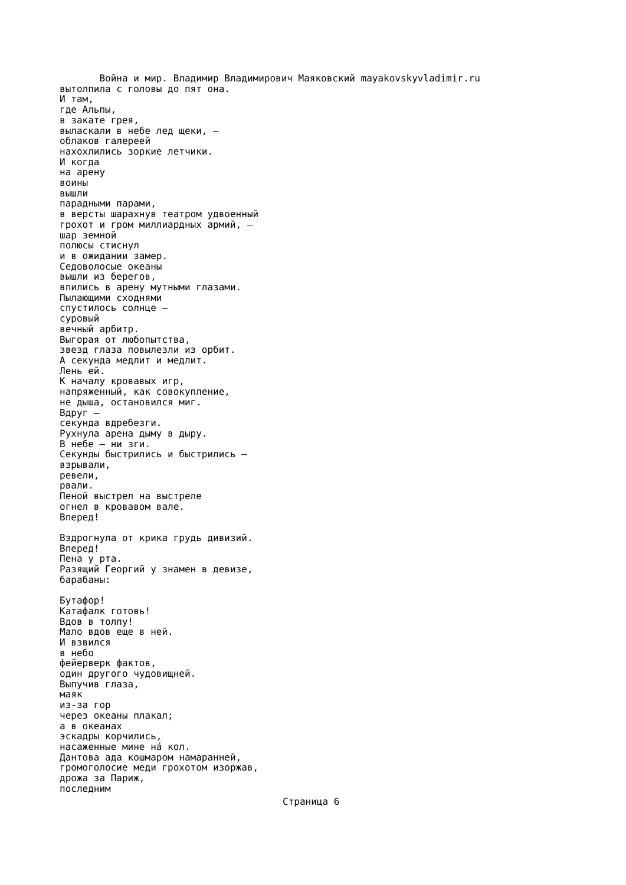Война и мир. Владимир Владимирович Маяковский mayakovskyvladimir.ru
вытолпила с головы до пят она.
И там,
где Альпы,
в закате грея,
выласкали в небе лед щеки, —
облаков галереей
нахохлились зоркие летчики.
И когда
на арену
воины
вышли
парадными парами,
в версты шарахнув театром удвоенный
грохот и гром миллиардных армий, —
шар земной
полюсы стиснул
и в ожидании замер.
Седоволосые океаны
вышли из берегов,
впились в арену мутными глазами.
Пылающими сходнями
спустилось солнце —
суровый
вечный арбитр.
Выгорая от любопытства,
звезд глаза повылезли из орбит.
А секунда медлит и медлит.
Лень ей.
К началу кровавых игр,
напряженный, как совокупление,
не дыша, остановился миг.
Вдруг —
секунда вдребезги.
Рухнула арена дыму в дыру.
В небе — ни зги.
Секунды быстрились и быстрились —
взрывали,
ревели,
рвали.
Пеной выстрел на выстреле
огнел в кровавом вале.
Вперед!

Вздрогнула от крика грудь дивизий.
Вперед!
Пена у рта.
Разящий Георгий у знамен в девизе,
барабаны:

Бутафор!
Катафалк готовь!
Вдов в толпу!
Мало вдов еще в ней.
И взвился
в небо
фейерверк фактов,
один другого чудовищней.
Выпучив глаза,
маяк
из-за гор
через океаны плакал;
а в океанах
эскадры корчились,
насаженные мине нá кол.
Дантова ада кошмаром намаранней,
громоголосие меди грохотом изоржав,
дрожа за Париж,
последним
Страница 6